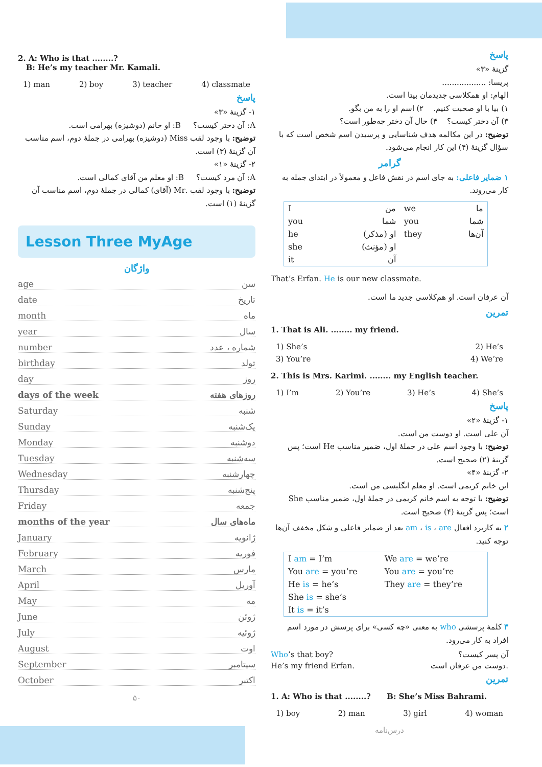2. A: Who is that ........?
B: He’s my teacher Mr. Kamali.
1) man 2) boy 3) teacher 4) classmate
پاسخ
۱- گزینهٔ «۳»
A: آن دختر کیست؟ B: او خانم (دوشیزه) بهرامی است.
توضیح: با وجود لقب Miss (دوشیزه) بهرامی در جملهٔ دوم، اسم مناسب آن گزینهٔ (۳) است.
۲- گزینهٔ «۱»
A: آن مرد کیست؟ B: او معلم من آقای کمالی است.
توضیح: با وجود لقب .Mr (آقای) کمالی در جملهٔ دوم، اسم مناسب آن گزینهٔ (۱) است.
Lesson Three MyAge
واژگان
age سن
date تاریخ
month ماه
year سال
number شماره ، عدد
birthday تولد
day روز
days of the week روزهای هفته
Saturday شنبه
Sunday یک‌شنبه
Monday دوشنبه
Tuesday سه‌شنبه
Wednesday چهارشنبه
Thursday پنج‌شنبه
Friday جمعه
months of the year ماه‌های سال
January ژانویه
February فوریه
March مارس
April آوریل
May مه
June ژوئن
July ژوئیه
August اوت
September سپتامبر
October اکتبر
۵۰
پاسخ
گزینهٔ «۳»
پریسا: ..................
الهام: او همکلاسی جدیدمان بیتا است.
۱) بیا با او صحبت کنیم. ۲) اسم او را به من بگو.
۳) آن دختر کیست؟ ۴) حال آن دختر چه‌طور است؟
توضیح: در این مکالمه هدف شناسایی و پرسیدن اسم شخص است که با سؤال گزینهٔ (۴) این کار انجام می‌شود.
گرامر
۱ ضمایر فاعلی: به جای اسم در نقش فاعل و معمولاً در ابتدای جمله به کار می‌روند.
| I | من | we | ما |
| you | شما | you | شما |
| he | او (مذکر) | they | آن‌ها |
| she | او (مؤنث) | | |
| it | آن | | |
That’s Erfan. He is our new classmate.
آن عرفان است. او هم‌کلاسی جدید ما است.
تمرین
1. That is Ali. ........ my friend.
1) She’s 2) He’s
3) You’re 4) We’re
2. This is Mrs. Karimi. ........ my English teacher.
1) I’m 2) You’re 3) He’s 4) She’s
پاسخ
۱- گزینهٔ «۲»
آن علی است. او دوست من است.
توضیح: با وجود اسم علی در جملهٔ اول، ضمیر مناسب He است؛ پس گزینهٔ (۲) صحیح است.
۲- گزینهٔ «۴»
این خانم کریمی است. او معلم انگلیسی من است.
توضیح: با توجه به اسم خانم کریمی در جملهٔ اول، ضمیر مناسب She است؛ پس گزینهٔ (۴) صحیح است.
۲ به کاربرد افعال am ، is ، are بعد از ضمایر فاعلی و شکل مخفف آن‌ها توجه کنید.
| I am = I’m | We are = we’re |
| You are = you’re | You are = you’re |
| He is = he’s | They are = they’re |
| She is = she’s | |
| It is = it’s | |
۳ کلمهٔ پرسشی who به معنی «چه کسی» برای پرسش در مورد اسم افراد به کار می‌رود.
Who’s that boy? آن پسر کیست؟
He’s my friend Erfan. دوست من عرفان است.
تمرین
1. A: Who is that ........? B: She’s Miss Bahrami.
1) boy 2) man 3) girl 4) woman
درس‌نامه